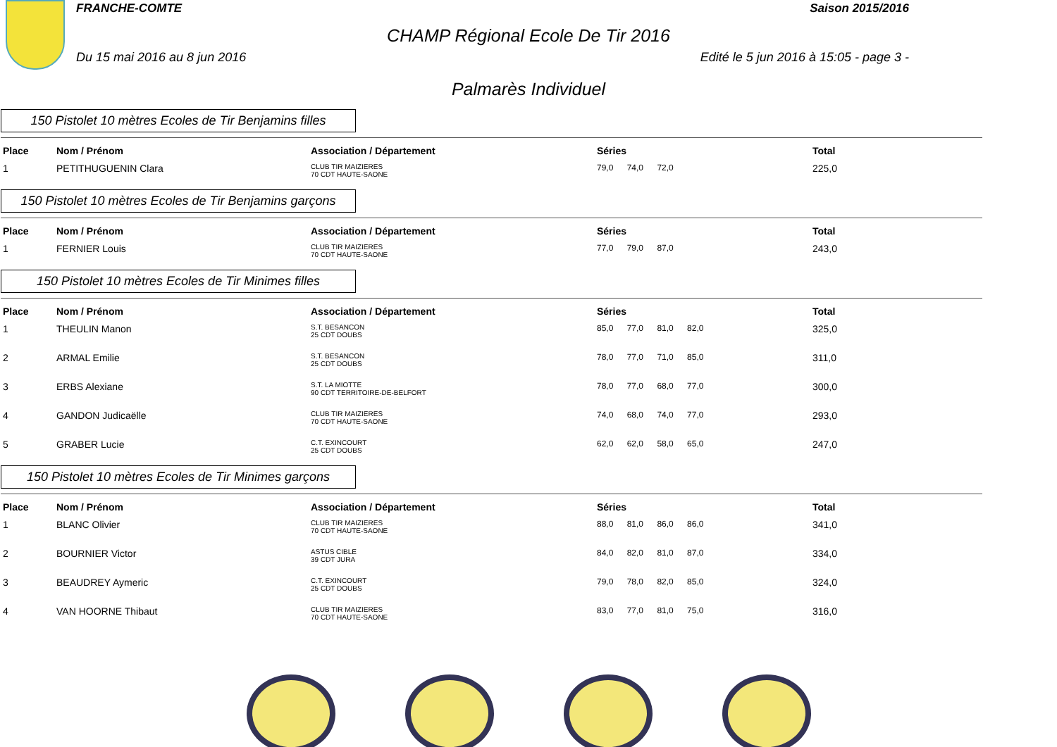FRANCHE-COMTE Saison 2015/2016
CHAMP Régional Ecole De Tir 2016
Du 15 mai 2016 au 8 jun 2016 Edité le 5 jun 2016 à 15:05 - page 3 -
Palmarès Individuel
150 Pistolet 10 mètres Ecoles de Tir Benjamins filles
| Place | Nom / Prénom | Association / Département | Séries | Total |
| --- | --- | --- | --- | --- |
| 1 | PETITHUGUENIN Clara | CLUB TIR MAIZIERES 70 CDT HAUTE-SAONE | 79,0 74,0 72,0 | 225,0 |
150 Pistolet 10 mètres Ecoles de Tir Benjamins garçons
| Place | Nom / Prénom | Association / Département | Séries | Total |
| --- | --- | --- | --- | --- |
| 1 | FERNIER Louis | CLUB TIR MAIZIERES 70 CDT HAUTE-SAONE | 77,0 79,0 87,0 | 243,0 |
150 Pistolet 10 mètres Ecoles de Tir Minimes filles
| Place | Nom / Prénom | Association / Département | Séries | Total |
| --- | --- | --- | --- | --- |
| 1 | THEULIN Manon | S.T. BESANCON 25 CDT DOUBS | 85,0 77,0 81,0 82,0 | 325,0 |
| 2 | ARMAL Emilie | S.T. BESANCON 25 CDT DOUBS | 78,0 77,0 71,0 85,0 | 311,0 |
| 3 | ERBS Alexiane | S.T. LA MIOTTE 90 CDT TERRITOIRE-DE-BELFORT | 78,0 77,0 68,0 77,0 | 300,0 |
| 4 | GANDON Judicaëlle | CLUB TIR MAIZIERES 70 CDT HAUTE-SAONE | 74,0 68,0 74,0 77,0 | 293,0 |
| 5 | GRABER Lucie | C.T. EXINCOURT 25 CDT DOUBS | 62,0 62,0 58,0 65,0 | 247,0 |
150 Pistolet 10 mètres Ecoles de Tir Minimes garçons
| Place | Nom / Prénom | Association / Département | Séries | Total |
| --- | --- | --- | --- | --- |
| 1 | BLANC Olivier | CLUB TIR MAIZIERES 70 CDT HAUTE-SAONE | 88,0 81,0 86,0 86,0 | 341,0 |
| 2 | BOURNIER Victor | ASTUS CIBLE 39 CDT JURA | 84,0 82,0 81,0 87,0 | 334,0 |
| 3 | BEAUDREY Aymeric | C.T. EXINCOURT 25 CDT DOUBS | 79,0 78,0 82,0 85,0 | 324,0 |
| 4 | VAN HOORNE Thibaut | CLUB TIR MAIZIERES 70 CDT HAUTE-SAONE | 83,0 77,0 81,0 75,0 | 316,0 |